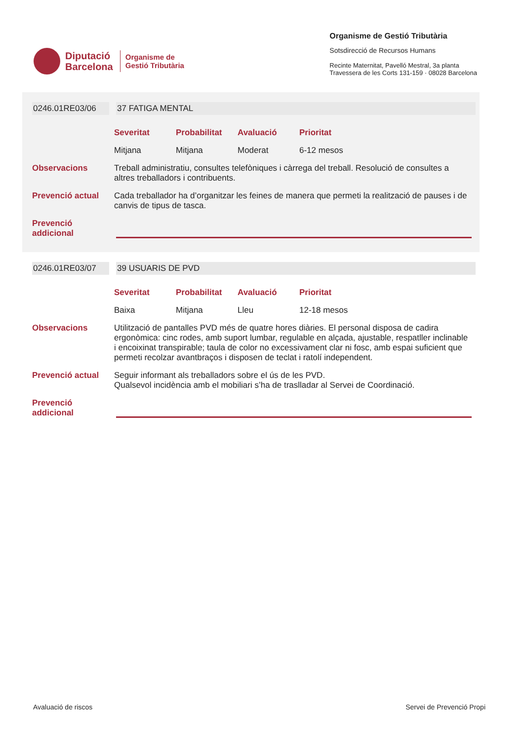Diputació
Barcelona
Organisme de
Gestió Tributària
Organisme de Gestió Tributària
Sotsdirecció de Recursos Humans
Recinte Maternitat, Pavelló Mestral, 3a planta
Travessera de les Corts 131-159 · 08028 Barcelona
0246.01RE03/06 37 FATIGA MENTAL
Severitat Probabilitat Avaluació Prioritat
Mitjana Mitjana Moderat 6-12 mesos
Observacions
Treball administratiu, consultes telefòniques i càrrega del treball. Resolució de consultes a altres treballadors i contribuents.
Prevenció actual
Cada treballador ha d’organitzar les feines de manera que permeti la realització de pauses i de canvis de tipus de tasca.
Prevenció addicional
0246.01RE03/07 39 USUARIS DE PVD
Severitat Probabilitat Avaluació Prioritat
Baixa Mitjana Lleu 12-18 mesos
Observacions
Utilització de pantalles PVD més de quatre hores diàries. El personal disposa de cadira ergonòmica: cinc rodes, amb suport lumbar, regulable en alçada, ajustable, respatller inclinable i encoixinat transpirable; taula de color no excessivament clar ni fosc, amb espai suficient que permeti recolzar avantbraços i disposen de teclat i ratolí independent.
Prevenció actual
Seguir informant als treballadors sobre el ús de les PVD.
Qualsevol incidència amb el mobiliari s’ha de traslladar al Servei de Coordinació.
Prevenció addicional
Avaluació de riscos Servei de Prevenció Propi